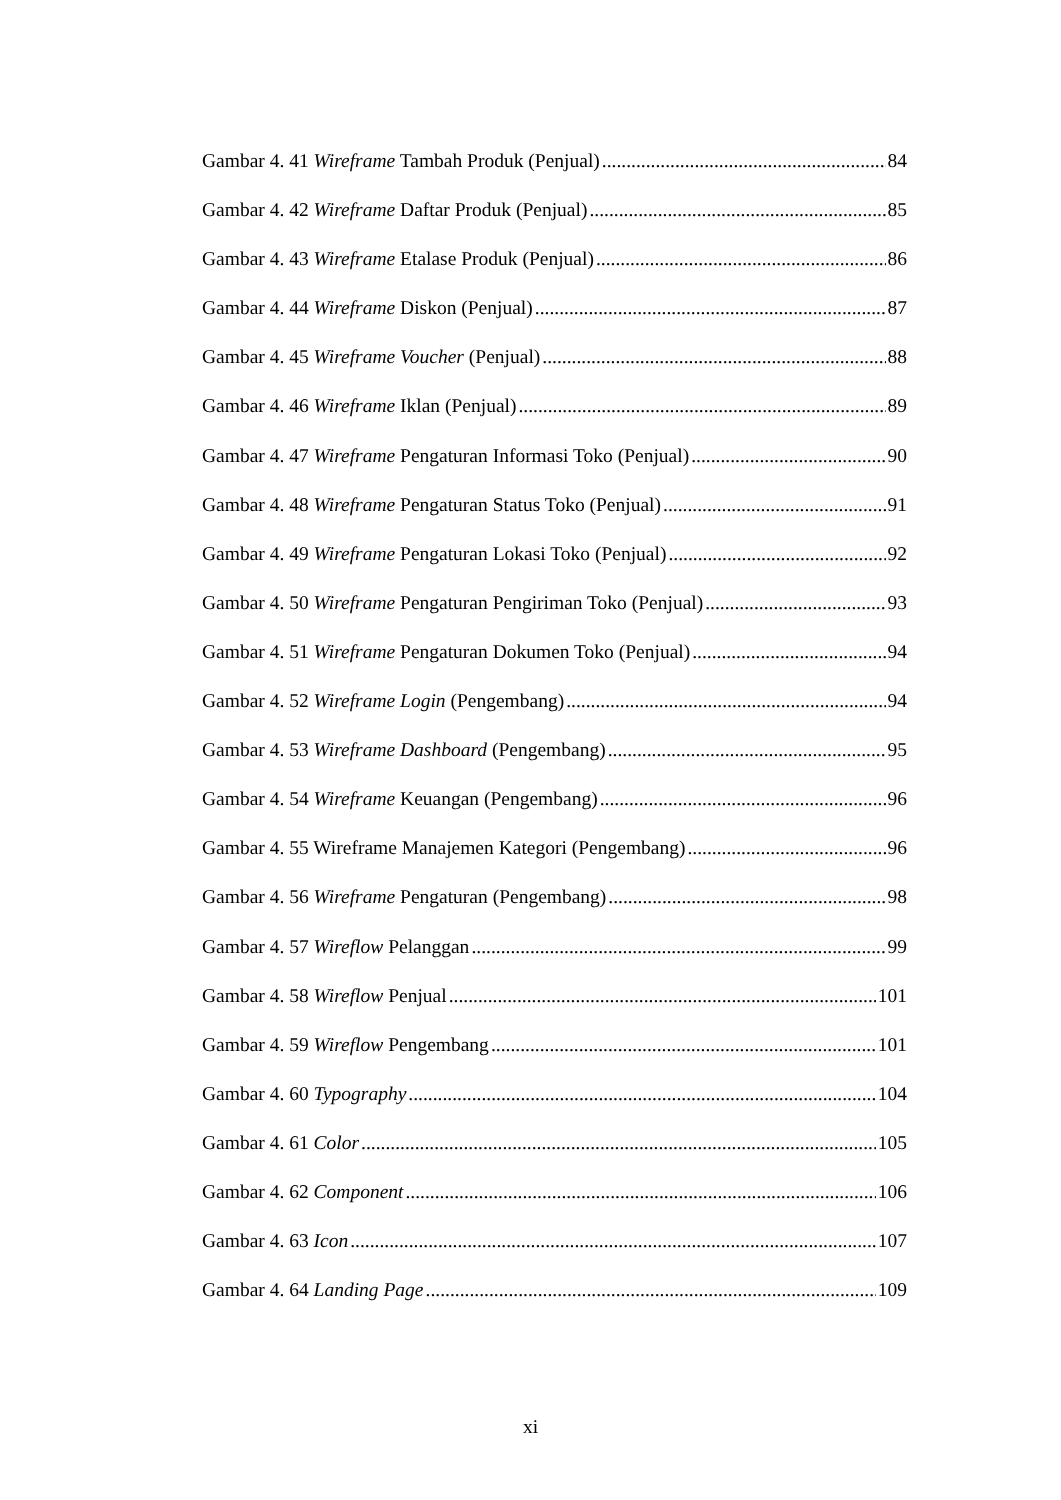Gambar 4. 41 Wireframe Tambah Produk (Penjual) 84
Gambar 4. 42 Wireframe Daftar Produk (Penjual) 85
Gambar 4. 43 Wireframe Etalase Produk (Penjual) 86
Gambar 4. 44 Wireframe Diskon (Penjual) 87
Gambar 4. 45 Wireframe Voucher (Penjual) 88
Gambar 4. 46 Wireframe Iklan (Penjual) 89
Gambar 4. 47 Wireframe Pengaturan Informasi Toko (Penjual) 90
Gambar 4. 48 Wireframe Pengaturan Status Toko (Penjual) 91
Gambar 4. 49 Wireframe Pengaturan Lokasi Toko (Penjual) 92
Gambar 4. 50 Wireframe Pengaturan Pengiriman Toko (Penjual) 93
Gambar 4. 51 Wireframe Pengaturan Dokumen Toko (Penjual) 94
Gambar 4. 52 Wireframe Login (Pengembang) 94
Gambar 4. 53 Wireframe Dashboard (Pengembang) 95
Gambar 4. 54 Wireframe Keuangan (Pengembang) 96
Gambar 4. 55 Wireframe Manajemen Kategori (Pengembang) 96
Gambar 4. 56 Wireframe Pengaturan (Pengembang) 98
Gambar 4. 57 Wireflow Pelanggan 99
Gambar 4. 58 Wireflow Penjual 101
Gambar 4. 59 Wireflow Pengembang 101
Gambar 4. 60 Typography 104
Gambar 4. 61 Color 105
Gambar 4. 62 Component 106
Gambar 4. 63 Icon 107
Gambar 4. 64 Landing Page 109
xi